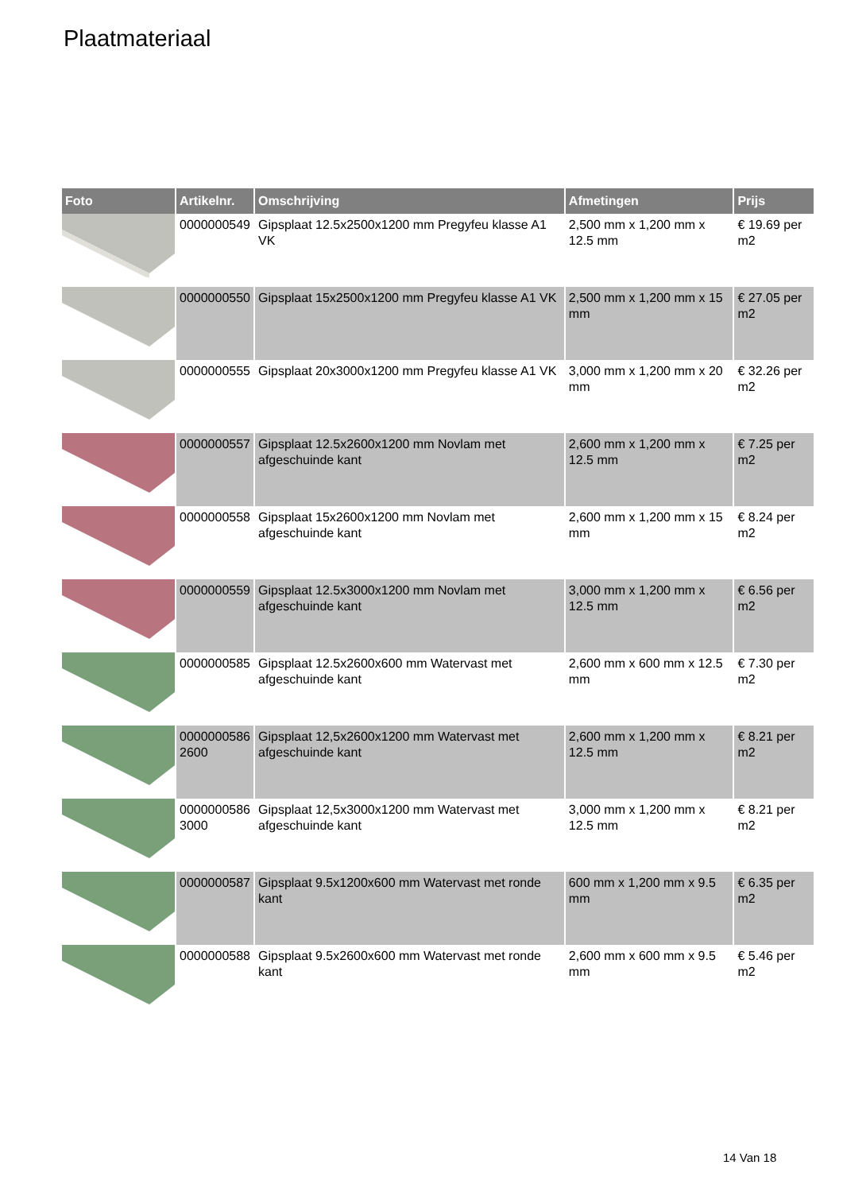Plaatmateriaal
| Foto | Artikelnr. | Omschrijving | Afmetingen | Prijs |
| --- | --- | --- | --- | --- |
| | 0000000549 | Gipsplaat 12.5x2500x1200 mm Pregyfeu klasse A1 VK | 2,500 mm x 1,200 mm x 12.5 mm | € 19.69 per m2 |
| | 0000000550 | Gipsplaat 15x2500x1200 mm Pregyfeu klasse A1 VK | 2,500 mm x 1,200 mm x 15 mm | € 27.05 per m2 |
| | 0000000555 | Gipsplaat 20x3000x1200 mm Pregyfeu klasse A1 VK | 3,000 mm x 1,200 mm x 20 mm | € 32.26 per m2 |
| | 0000000557 | Gipsplaat 12.5x2600x1200 mm Novlam met afgeschuinde kant | 2,600 mm x 1,200 mm x 12.5 mm | € 7.25 per m2 |
| | 0000000558 | Gipsplaat 15x2600x1200 mm Novlam met afgeschuinde kant | 2,600 mm x 1,200 mm x 15 mm | € 8.24 per m2 |
| | 0000000559 | Gipsplaat 12.5x3000x1200 mm Novlam met afgeschuinde kant | 3,000 mm x 1,200 mm x 12.5 mm | € 6.56 per m2 |
| | 0000000585 | Gipsplaat 12.5x2600x600 mm Watervast met afgeschuinde kant | 2,600 mm x 600 mm x 12.5 mm | € 7.30 per m2 |
| | 0000000586 2600 | Gipsplaat 12,5x2600x1200 mm Watervast met afgeschuinde kant | 2,600 mm x 1,200 mm x 12.5 mm | € 8.21 per m2 |
| | 0000000586 3000 | Gipsplaat 12,5x3000x1200 mm Watervast met afgeschuinde kant | 3,000 mm x 1,200 mm x 12.5 mm | € 8.21 per m2 |
| | 0000000587 | Gipsplaat 9.5x1200x600 mm Watervast met ronde kant | 600 mm x 1,200 mm x 9.5 mm | € 6.35 per m2 |
| | 0000000588 | Gipsplaat 9.5x2600x600 mm Watervast met ronde kant | 2,600 mm x 600 mm x 9.5 mm | € 5.46 per m2 |
14 Van 18